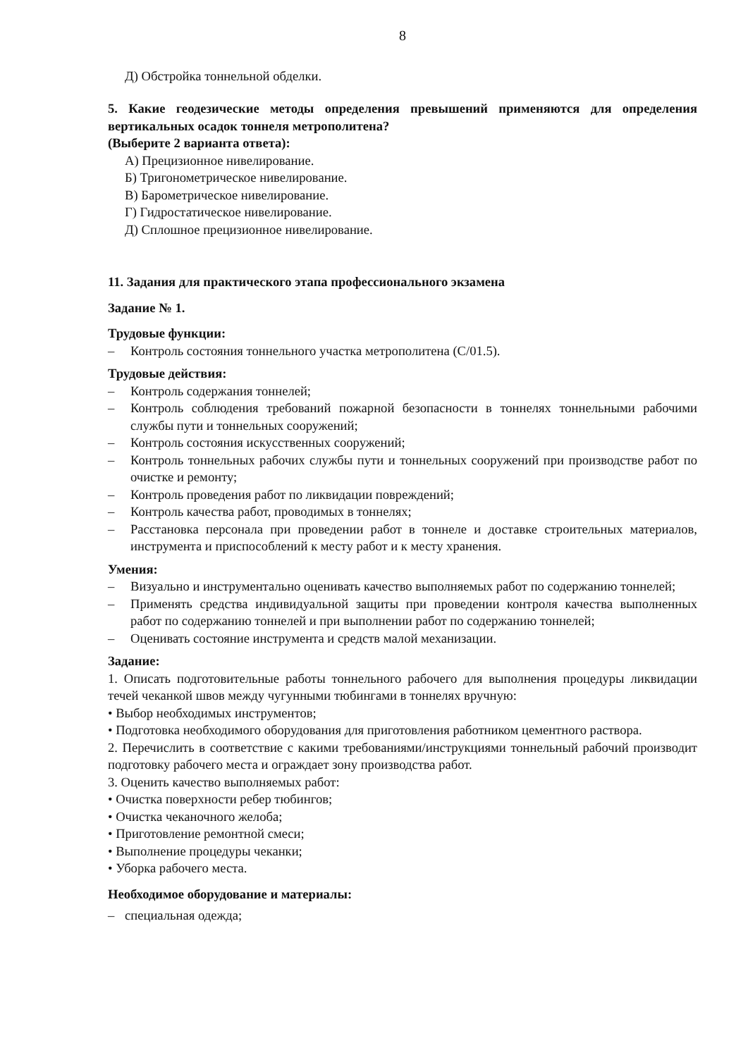8
Д) Обстройка тоннельной обделки.
5. Какие геодезические методы определения превышений применяются для определения вертикальных осадок тоннеля метрополитена?
(Выберите 2 варианта ответа):
А) Прецизионное нивелирование.
Б) Тригонометрическое нивелирование.
В) Барометрическое нивелирование.
Г) Гидростатическое нивелирование.
Д) Сплошное прецизионное нивелирование.
11. Задания для практического этапа профессионального экзамена
Задание № 1.
Трудовые функции:
– Контроль состояния тоннельного участка метрополитена (С/01.5).
Трудовые действия:
– Контроль содержания тоннелей;
– Контроль соблюдения требований пожарной безопасности в тоннелях тоннельными рабочими службы пути и тоннельных сооружений;
– Контроль состояния искусственных сооружений;
– Контроль тоннельных рабочих службы пути и тоннельных сооружений при производстве работ по очистке и ремонту;
– Контроль проведения работ по ликвидации повреждений;
– Контроль качества работ, проводимых в тоннелях;
– Расстановка персонала при проведении работ в тоннеле и доставке строительных материалов, инструмента и приспособлений к месту работ и к месту хранения.
Умения:
– Визуально и инструментально оценивать качество выполняемых работ по содержанию тоннелей;
– Применять средства индивидуальной защиты при проведении контроля качества выполненных работ по содержанию тоннелей и при выполнении работ по содержанию тоннелей;
– Оценивать состояние инструмента и средств малой механизации.
Задание:
1. Описать подготовительные работы тоннельного рабочего для выполнения процедуры ликвидации течей чеканкой швов между чугунными тюбингами в тоннелях вручную:
• Выбор необходимых инструментов;
• Подготовка необходимого оборудования для приготовления работником цементного раствора.
2. Перечислить в соответствие с какими требованиями/инструкциями тоннельный рабочий производит подготовку рабочего места и ограждает зону производства работ.
3. Оценить качество выполняемых работ:
• Очистка поверхности ребер тюбингов;
• Очистка чеканочного желоба;
• Приготовление ремонтной смеси;
• Выполнение процедуры чеканки;
• Уборка рабочего места.
Необходимое оборудование и материалы:
– специальная одежда;